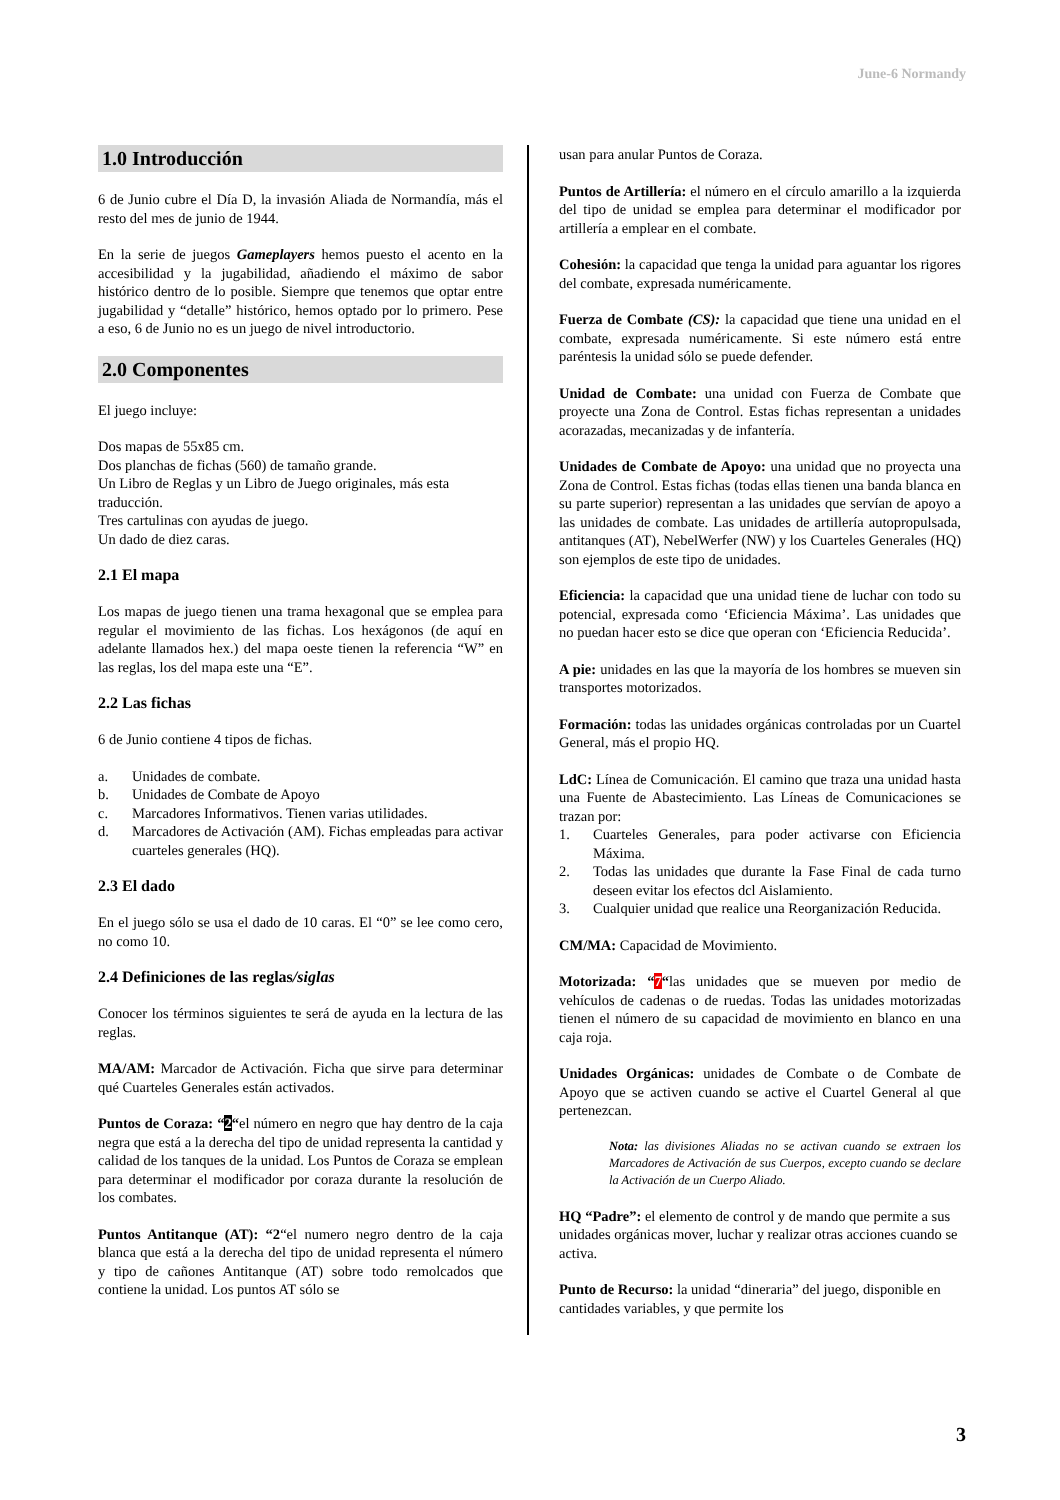June-6 Normandy
1.0 Introducción
6 de Junio cubre el Día D, la invasión Aliada de Normandía, más el resto del mes de junio de 1944.
En la serie de juegos Gameplayers hemos puesto el acento en la accesibilidad y la jugabilidad, añadiendo el máximo de sabor histórico dentro de lo posible. Siempre que tenemos que optar entre jugabilidad y “detalle” histórico, hemos optado por lo primero. Pese a eso, 6 de Junio no es un juego de nivel introductorio.
2.0 Componentes
El juego incluye:
Dos mapas de 55x85 cm.
Dos planchas de fichas (560) de tamaño grande.
Un Libro de Reglas y un Libro de Juego originales, más esta traducción.
Tres cartulinas con ayudas de juego.
Un dado de diez caras.
2.1 El mapa
Los mapas de juego tienen una trama hexagonal que se emplea para regular el movimiento de las fichas. Los hexágonos (de aquí en adelante llamados hex.) del mapa oeste tienen la referencia “W” en las reglas, los del mapa este una “E”.
2.2 Las fichas
6 de Junio contiene 4 tipos de fichas.
a. Unidades de combate.
b. Unidades de Combate de Apoyo
c. Marcadores Informativos. Tienen varias utilidades.
d. Marcadores de Activación (AM). Fichas empleadas para activar cuarteles generales (HQ).
2.3 El dado
En el juego sólo se usa el dado de 10 caras. El “0” se lee como cero, no como 10.
2.4 Definiciones de las reglas/siglas
Conocer los términos siguientes te será de ayuda en la lectura de las reglas.
MA/AM: Marcador de Activación. Ficha que sirve para determinar qué Cuarteles Generales están activados.
Puntos de Coraza: “2“el número en negro que hay dentro de la caja negra que está a la derecha del tipo de unidad representa la cantidad y calidad de los tanques de la unidad. Los Puntos de Coraza se emplean para determinar el modificador por coraza durante la resolución de los combates.
Puntos Antitanque (AT): “2“el numero negro dentro de la caja blanca que está a la derecha del tipo de unidad representa el número y tipo de cañones Antitanque (AT) sobre todo remolcados que contiene la unidad. Los puntos AT sólo se
usan para anular Puntos de Coraza.
Puntos de Artillería: el número en el círculo amarillo a la izquierda del tipo de unidad se emplea para determinar el modificador por artillería a emplear en el combate.
Cohesión: la capacidad que tenga la unidad para aguantar los rigores del combate, expresada numéricamente.
Fuerza de Combate (CS): la capacidad que tiene una unidad en el combate, expresada numéricamente. Si este número está entre paréntesis la unidad sólo se puede defender.
Unidad de Combate: una unidad con Fuerza de Combate que proyecte una Zona de Control. Estas fichas representan a unidades acorazadas, mecanizadas y de infantería.
Unidades de Combate de Apoyo: una unidad que no proyecta una Zona de Control. Estas fichas (todas ellas tienen una banda blanca en su parte superior) representan a las unidades que servían de apoyo a las unidades de combate. Las unidades de artillería autopropulsada, antitanques (AT), NebelWerfer (NW) y los Cuarteles Generales (HQ) son ejemplos de este tipo de unidades.
Eficiencia: la capacidad que una unidad tiene de luchar con todo su potencial, expresada como ‘Eficiencia Máxima’. Las unidades que no puedan hacer esto se dice que operan con ‘Eficiencia Reducida’.
A pie: unidades en las que la mayoría de los hombres se mueven sin transportes motorizados.
Formación: todas las unidades orgánicas controladas por un Cuartel General, más el propio HQ.
LdC: Línea de Comunicación. El camino que traza una unidad hasta una Fuente de Abastecimiento. Las Líneas de Comunicaciones se trazan por:
1. Cuarteles Generales, para poder activarse con Eficiencia Máxima.
2. Todas las unidades que durante la Fase Final de cada turno deseen evitar los efectos dcl Aislamiento.
3. Cualquier unidad que realice una Reorganización Reducida.
CM/MA: Capacidad de Movimiento.
Motorizada: “7“las unidades que se mueven por medio de vehículos de cadenas o de ruedas. Todas las unidades motorizadas tienen el número de su capacidad de movimiento en blanco en una caja roja.
Unidades Orgánicas: unidades de Combate o de Combate de Apoyo que se activen cuando se active el Cuartel General al que pertenezcan.
Nota: las divisiones Aliadas no se activan cuando se extraen los Marcadores de Activación de sus Cuerpos, excepto cuando se declare la Activación de un Cuerpo Aliado.
HQ “Padre”: el elemento de control y de mando que permite a sus unidades orgánicas mover, luchar y realizar otras acciones cuando se activa.
Punto de Recurso: la unidad “dineraria” del juego, disponible en cantidades variables, y que permite los
3